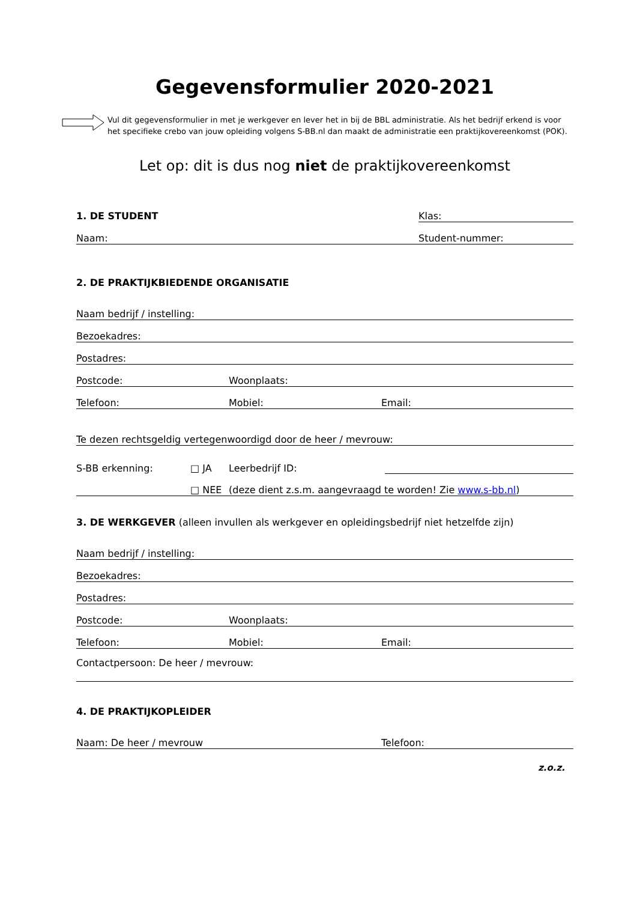Gegevensformulier 2020-2021
Vul dit gegevensformulier in met je werkgever en lever het in bij de BBL administratie. Als het bedrijf erkend is voor het specifieke crebo van jouw opleiding volgens S-BB.nl dan maakt de administratie een praktijkovereenkomst (POK).
Let op: dit is dus nog niet de praktijkovereenkomst
1. DE STUDENT Klas:
Naam: Student-nummer:
2. DE PRAKTIJKBIEDENDE ORGANISATIE
Naam bedrijf / instelling:
Bezoekadres:
Postadres:
Postcode: Woonplaats:
Telefoon: Mobiel: Email:
Te dezen rechtsgeldig vertegenwoordigd door de heer / mevrouw:
S-BB erkenning: □ JA Leerbedrijf ID:
□ NEE (deze dient z.s.m. aangevraagd te worden! Zie www.s-bb.nl)
3. DE WERKGEVER (alleen invullen als werkgever en opleidingsbedrijf niet hetzelfde zijn)
Naam bedrijf / instelling:
Bezoekadres:
Postadres:
Postcode: Woonplaats:
Telefoon: Mobiel: Email:
Contactpersoon: De heer / mevrouw:
4. DE PRAKTIJKOPLEIDER
Naam: De heer / mevrouw Telefoon:
z.o.z.